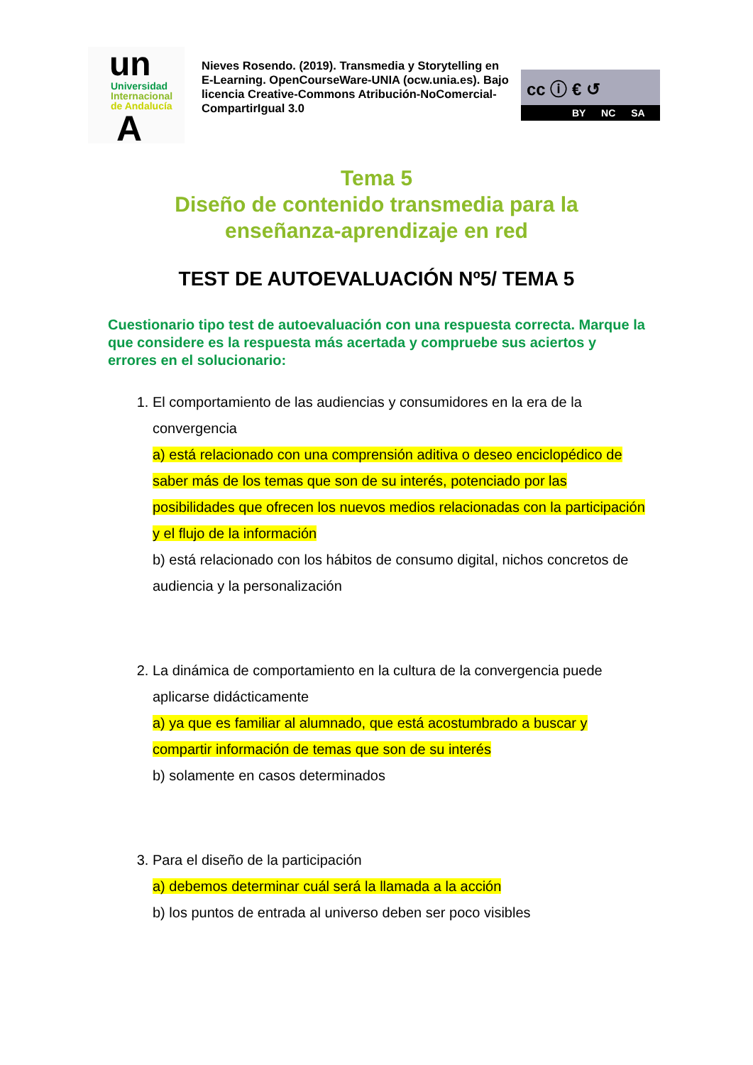un
Universidad
Internacional
de Andalucía
A
Nieves Rosendo. (2019). Transmedia y Storytelling en E-Learning. OpenCourseWare-UNIA (ocw.unia.es). Bajo licencia Creative-Commons Atribución-NoComercial-CompartirIgual 3.0
cc ⓘ € ↺
BY NC SA
Tema 5
Diseño de contenido transmedia para la
enseñanza-aprendizaje en red
TEST DE AUTOEVALUACIÓN Nº5/ TEMA 5
Cuestionario tipo test de autoevaluación con una respuesta correcta. Marque la que considere es la respuesta más acertada y compruebe sus aciertos y errores en el solucionario:
1. El comportamiento de las audiencias y consumidores en la era de la convergencia
a) está relacionado con una comprensión aditiva o deseo enciclopédico de saber más de los temas que son de su interés, potenciado por las posibilidades que ofrecen los nuevos medios relacionadas con la participación y el flujo de la información
b) está relacionado con los hábitos de consumo digital, nichos concretos de audiencia y la personalización
2. La dinámica de comportamiento en la cultura de la convergencia puede aplicarse didácticamente
a) ya que es familiar al alumnado, que está acostumbrado a buscar y compartir información de temas que son de su interés
b) solamente en casos determinados
3. Para el diseño de la participación
a) debemos determinar cuál será la llamada a la acción
b) los puntos de entrada al universo deben ser poco visibles